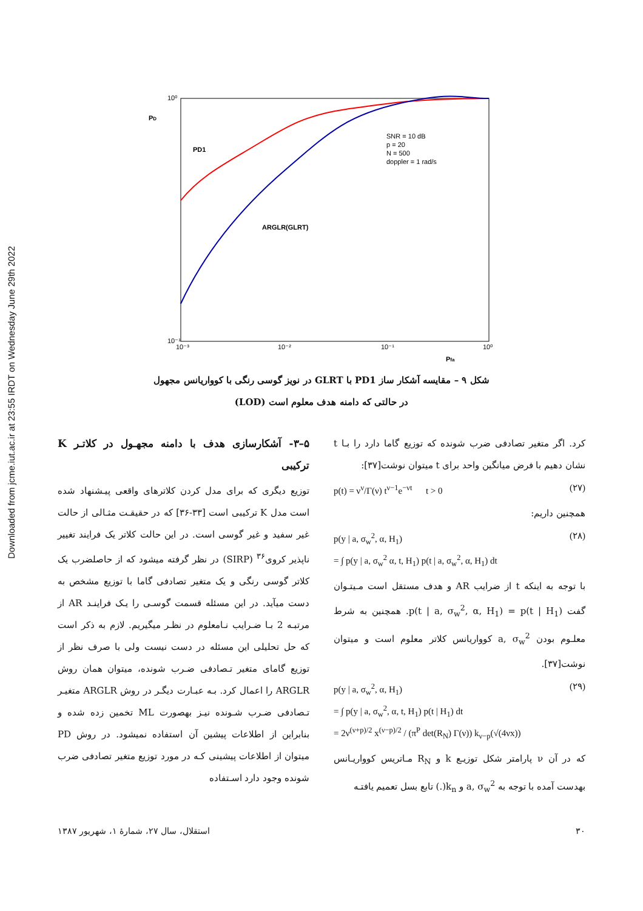Downloaded from jcme.iut.ac.ir at 23:55 IRDT on Wednesday June 29th 2022
10⁰
10⁻¹
10⁻³
10⁻²
10⁻¹
10⁰
PD
Pfa
PD1
ARGLR(GLRT)
SNR = 10 dB
p = 20
N = 500
doppler = 1 rad/s
شکل ۹ – مقایسه آشکار ساز PD1 با GLRT در نویز گوسی رنگی با کوواریانس مجهول
در حالتی که دامنه هدف معلوم است (LOD)
۵–۳- آشکارسازی هدف با دامنه مجهـول در کلاتـر K ترکیبی
توزیع دیگری که برای مدل کردن کلاترهای واقعی پیـشنهاد شده است مدل K ترکیبی است [۳۳-۳۶] که در حقیقـت مثـالی از حالت غیر سفید و غیر گوسی است. در این حالت کلاتر یک فرایند تغییر ناپذیر کروی<sup>۳۶</sup> (SIRP) در نظر گرفته میشود که از حاصلضرب یک کلاتر گوسی رنگی و یک متغیر تصادفی گاما با توزیع مشخص به دست میآید. در این مسئله قسمت گوسـی را یـک فراینـد AR از مرتبـه 2 بـا ضـرایب نـامعلوم در نظـر میگیریم. لازم به ذکر است که حل تحلیلی این مسئله در دست نیست ولی با صرف نظر از توزیع گامای متغیر تـصادفی ضـرب شونده، میتوان همان روش ARGLR را اعمال کرد. بـه عبـارت دیگـر در روش ARGLR متغیـر تـصادفی ضـرب شـونده نیـز بهصورت ML تخمین زده شده و بنابراین از اطلاعات پیشین آن استفاده نمیشود. در روش PD میتوان از اطلاعات پیشینی کـه در مورد توزیع متغیر تصادفی ضرب شونده وجود دارد اسـتفاده
کرد. اگر متغیر تصادفی ضرب شونده که توزیع گاما دارد را بـا t نشان دهیم با فرض میانگین واحد برای t میتوان نوشت[۳۷]:
p(t) = ν<sup>ν</sup>/Γ(ν) t<sup>ν−1</sup>e<sup>−νt</sup> t > 0 (۲۷)
همچنین داریم:
p(y | a, σ<sub>w</sub><sup>2</sup>, α, H<sub>1</sub>)
= ∫ p(y | a, σ<sub>w</sub><sup>2</sup> α, t, H<sub>1</sub>) p(t | a, σ<sub>w</sub><sup>2</sup>, α, H<sub>1</sub>) dt (۲۸)
با توجه به اینکه t از ضرایب AR و هدف مستقل است مـیتـوان گفت p(t | a, σ<sub>w</sub><sup>2</sup>, α, H<sub>1</sub>) = p(t | H<sub>1</sub>). همچنین به شرط معلـوم بودن a, σ<sub>w</sub><sup>2</sup> کوواریانس کلاتر معلوم است و میتوان نوشت[۳۷].
p(y | a, σ<sub>w</sub><sup>2</sup>, α, H<sub>1</sub>)
= ∫ p(y | a, σ<sub>w</sub><sup>2</sup>, α, t, H<sub>1</sub>) p(t | H<sub>1</sub>) dt
= 2ν<sup>(ν+p)/2</sup> x<sup>(ν−p)/2</sup> / (π<sup>P</sup> det(R<sub>N</sub>) Γ(ν)) k<sub>ν−p</sub>(√(4νx)) (۲۹)
که در آن ν پارامتر شکل توزیـع k و R<sub>N</sub> مـاتریس کوواریـانس بهدست آمده با توجه به a, σ<sub>w</sub><sup>2</sup> و k<sub>n</sub>(.) تابع بسل تعمیم یافتـه
۳۰ استقلال، سال ۲۷، شمارهٔ ۱، شهریور ۱۳۸۷